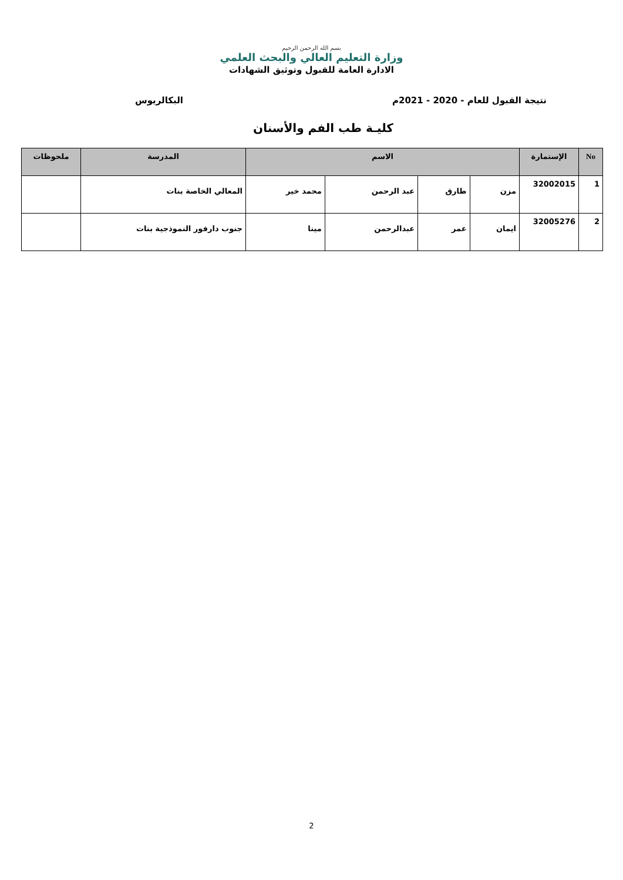بسم الله الرحمن الرحيم
وزارة التعليم العالي والبحث العلمي
الادارة العامة للقبول وتوثيق الشهادات
نتيجة القبول للعام - 2020 - 2021م البكالريوس
كليـة طب الفم والأسنان
| No | الإستمارة | الاسم | | | | المدرسة | ملحوظات |
| --- | --- | --- | --- | --- | --- | --- | --- |
| 1 | 32002015 | مزن | طارق | عبد الرحمن | محمد خير | المعالي الخاصة بنات | |
| 2 | 32005276 | ايمان | عمر | عبدالرحمن | مينا | جنوب دارفور النموذجية بنات | |
2